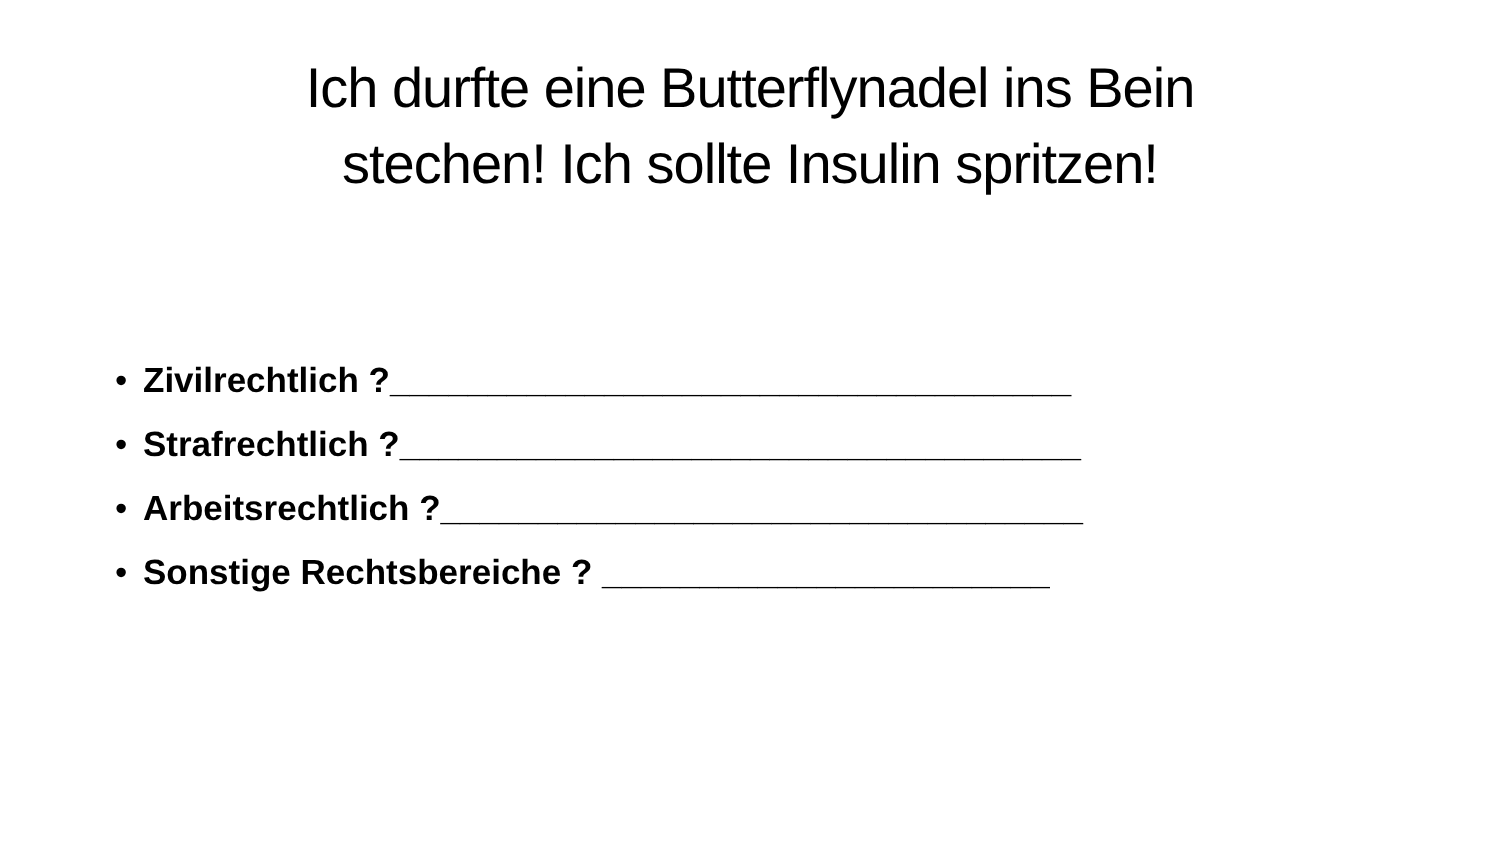Ich durfte eine Butterflynadel ins Bein
stechen! Ich sollte Insulin spritzen!
• Zivilrechtlich ?___________________________________
• Strafrechtlich ?___________________________________
• Arbeitsrechtlich ?_________________________________
• Sonstige Rechtsbereiche ? _______________________